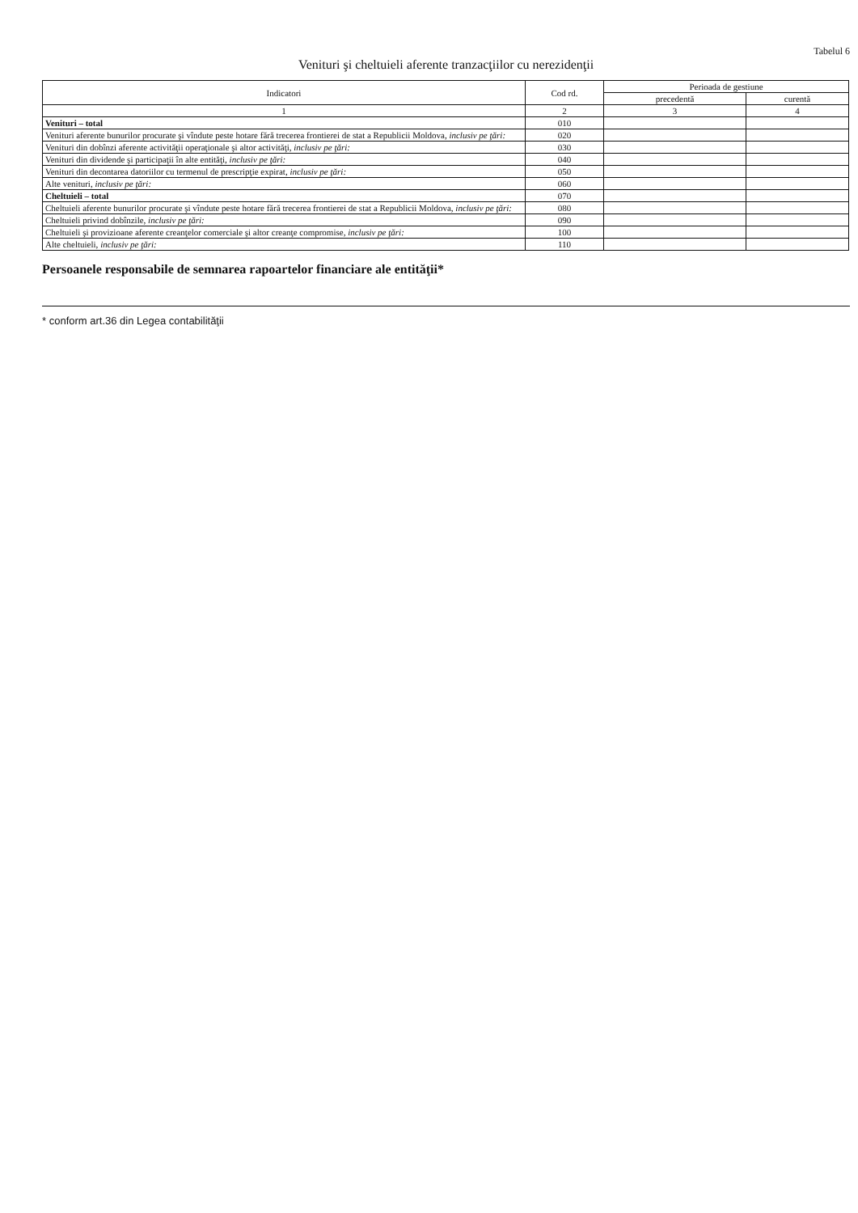Tabelul 6
Venituri şi cheltuieli aferente tranzacţiilor cu nerezidenţii
| Indicatori | Cod rd. | Perioada de gestiune | |
| --- | --- | --- | --- |
| | | precedentă | curentă |
| 1 | 2 | 3 | 4 |
| Venituri – total | 010 | | |
| Venituri aferente bunurilor procurate şi vîndute peste hotare fără trecerea frontierei de stat a Republicii Moldova, inclusiv pe ţări: | 020 | | |
| Venituri din dobînzi aferente activităţii operaţionale şi altor activităţi, inclusiv pe ţări: | 030 | | |
| Venituri din dividende şi participaţii în alte entităţi, inclusiv pe ţări: | 040 | | |
| Venituri din decontarea datoriilor cu termenul de prescripţie expirat, inclusiv pe ţări: | 050 | | |
| Alte venituri, inclusiv pe ţări: | 060 | | |
| Cheltuieli – total | 070 | | |
| Cheltuieli aferente bunurilor procurate şi vîndute peste hotare fără trecerea frontierei de stat a Republicii Moldova, inclusiv pe ţări: | 080 | | |
| Cheltuieli privind dobînzile, inclusiv pe ţări: | 090 | | |
| Cheltuieli şi provizioane aferente creanţelor comerciale şi altor creanţe compromise, inclusiv pe ţări: | 100 | | |
| Alte cheltuieli, inclusiv pe ţări: | 110 | | |
Persoanele responsabile de semnarea rapoartelor financiare ale entităţii*
* conform art.36 din Legea contabilităţii